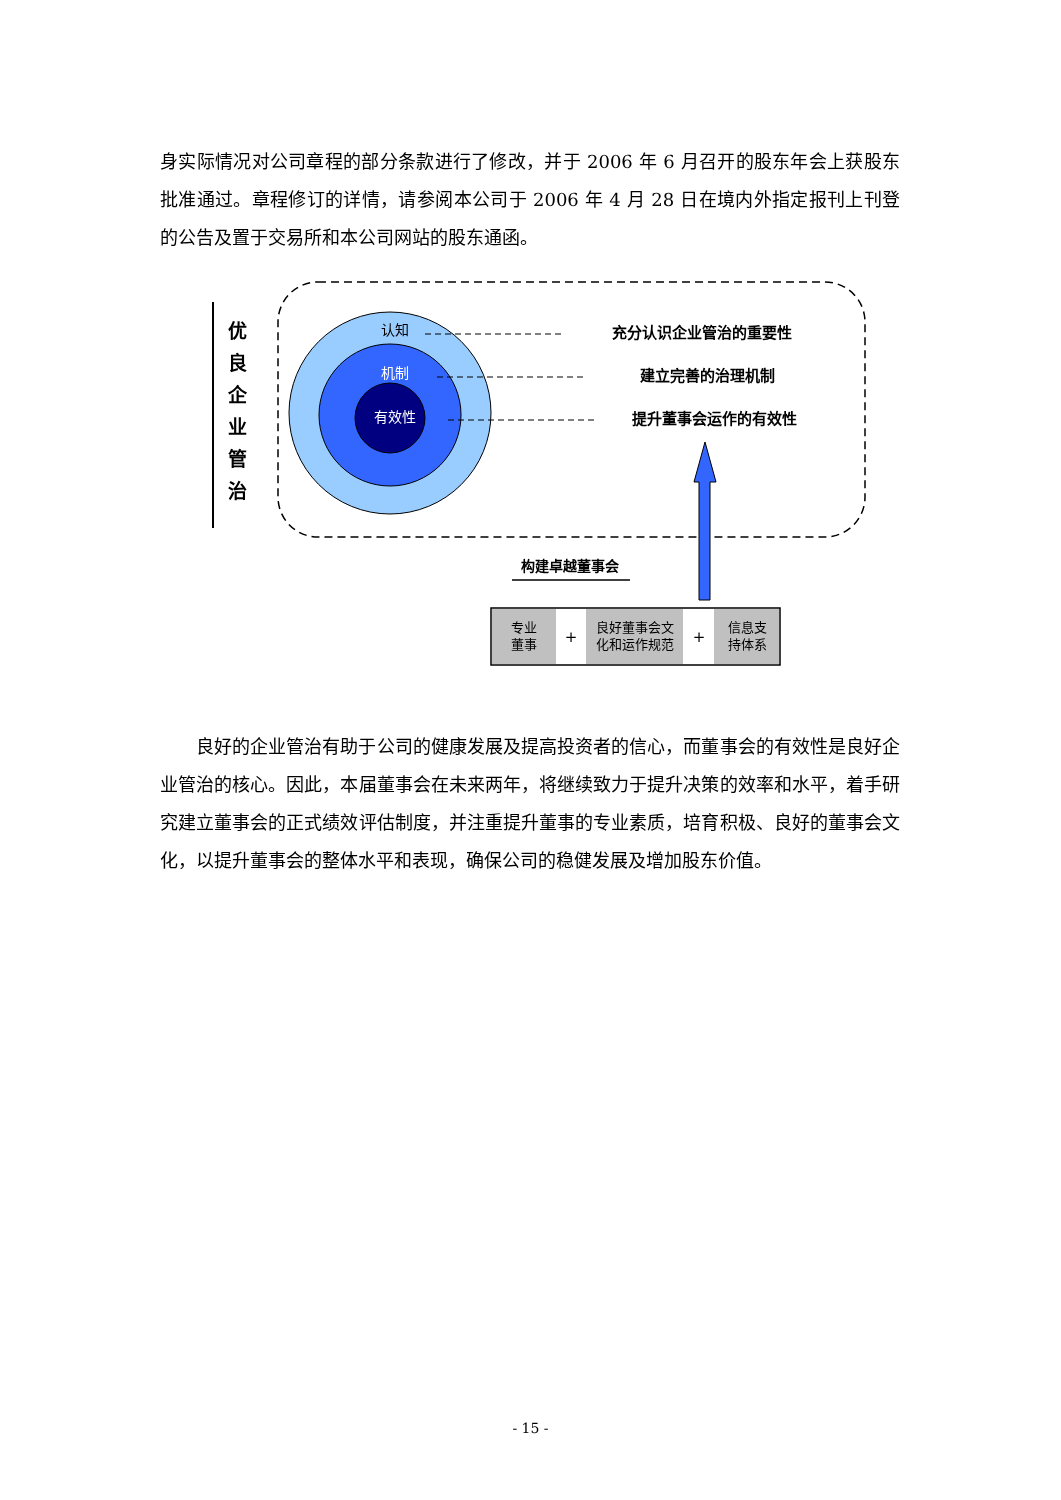身实际情况对公司章程的部分条款进行了修改，并于 2006 年 6 月召开的股东年会上获股东批准通过。章程修订的详情，请参阅本公司于 2006 年 4 月 28 日在境内外指定报刊上刊登的公告及置于交易所和本公司网站的股东通函。
优
良
企
业
管
治
认知
机制
有效性
充分认识企业管治的重要性
建立完善的治理机制
提升董事会运作的有效性
构建卓越董事会
专业
董事
+
良好董事会文
化和运作规范
+
信息支
持体系
良好的企业管治有助于公司的健康发展及提高投资者的信心，而董事会的有效性是良好企业管治的核心。因此，本届董事会在未来两年，将继续致力于提升决策的效率和水平，着手研究建立董事会的正式绩效评估制度，并注重提升董事的专业素质，培育积极、良好的董事会文化，以提升董事会的整体水平和表现，确保公司的稳健发展及增加股东价值。
- 15 -